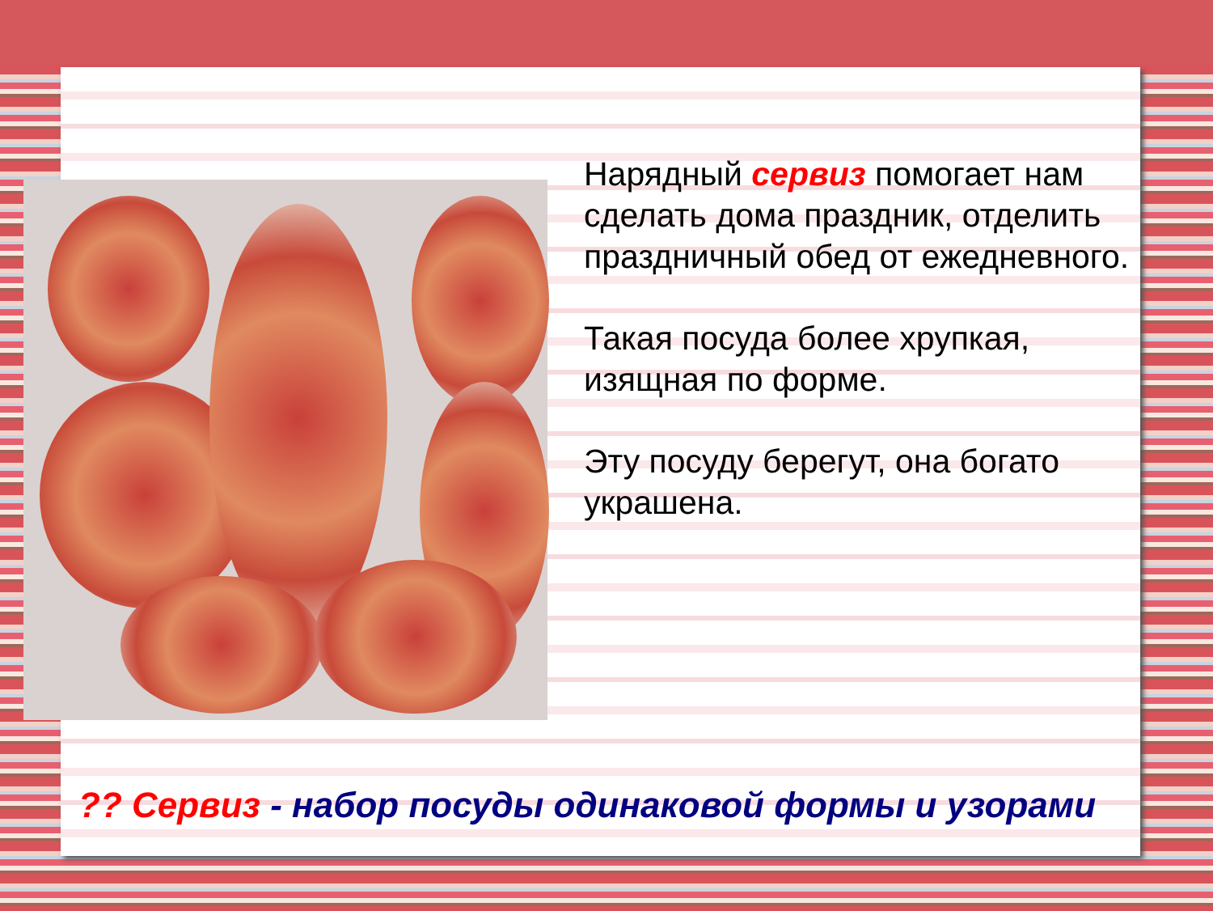Нарядный сервиз помогает нам сделать дома праздник, отделить праздничный обед от ежедневного.
Такая посуда более хрупкая, изящная по форме.
Эту посуду берегут, она богато украшена.
?? Сервиз - набор посуды одинаковой формы и узорами